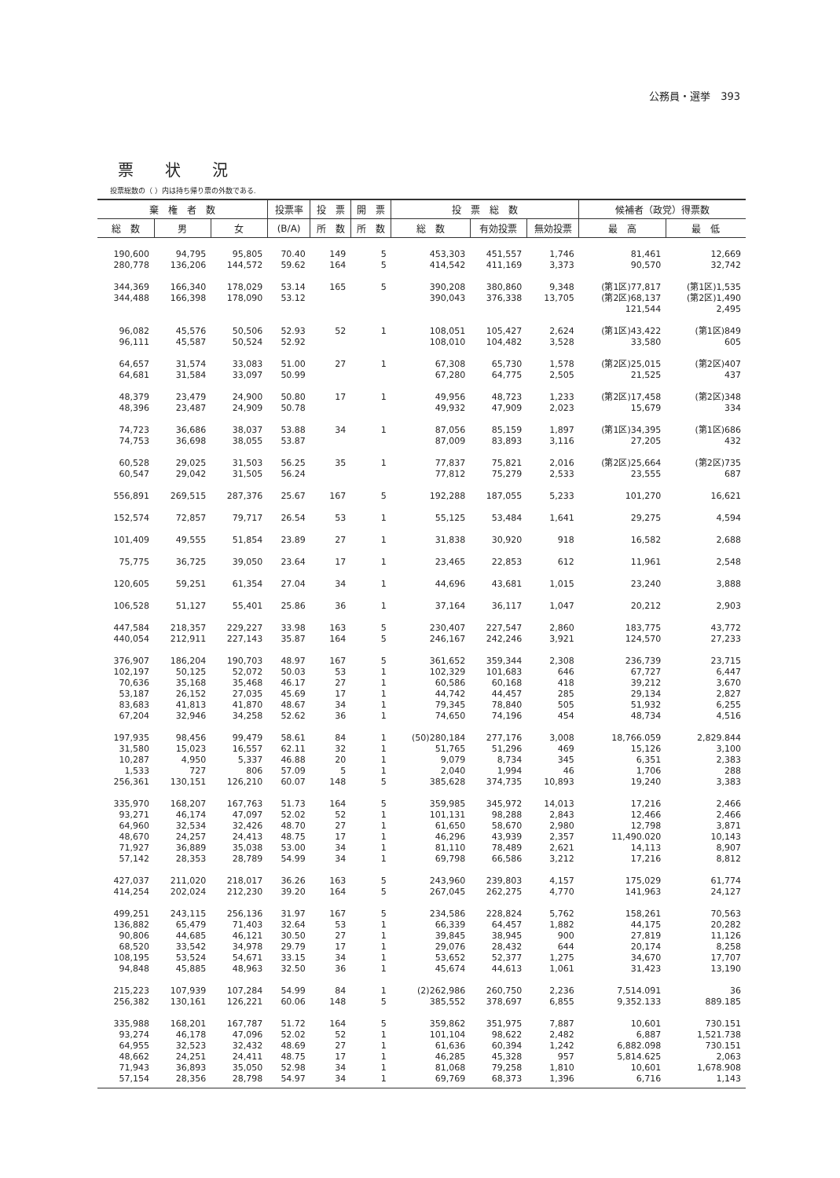公務員・選挙　393
票状況
投票総数の（ ）内は持ち帰り票の外数である.
| 棄 権 者 数 | | | 投票率 | 投 票 | 開 票 | 投 票 総 数 | | | 候補者（政党）得票数 | |
| --- | --- | --- | --- | --- | --- | --- | --- | --- | --- | --- |
| 総 数 | 男 | 女 | (B/A) | 所 数 | 所 数 | 総 数 | 有効投票 | 無効投票 | 最 高 | 最 低 |
| 190,600 | 94,795 | 95,805 | 70.40 | 149 | 5 | 453,303 | 451,557 | 1,746 | 81,461 | 12,669 |
| 280,778 | 136,206 | 144,572 | 59.62 | 164 | 5 | 414,542 | 411,169 | 3,373 | 90,570 | 32,742 |
| 344,369 344,488 | 166,340 166,398 | 178,029 178,090 | 53.14 53.12 | 165 | 5 | 390,208 390,043 | 380,860 376,338 | 9,348 13,705 | (第1区)77,817 (第2区)68,137 121,544 | (第1区)1,535 (第2区)1,490 2,495 |
| 96,082 96,111 | 45,576 45,587 | 50,506 50,524 | 52.93 52.92 | 52 | 1 | 108,051 108,010 | 105,427 104,482 | 2,624 3,528 | (第1区)43,422 33,580 | (第1区)849 605 |
| 64,657 64,681 | 31,574 31,584 | 33,083 33,097 | 51.00 50.99 | 27 | 1 | 67,308 67,280 | 65,730 64,775 | 1,578 2,505 | (第2区)25,015 21,525 | (第2区)407 437 |
| 48,379 48,396 | 23,479 23,487 | 24,900 24,909 | 50.80 50.78 | 17 | 1 | 49,956 49,932 | 48,723 47,909 | 1,233 2,023 | (第2区)17,458 15,679 | (第2区)348 334 |
| 74,723 74,753 | 36,686 36,698 | 38,037 38,055 | 53.88 53.87 | 34 | 1 | 87,056 87,009 | 85,159 83,893 | 1,897 3,116 | (第1区)34,395 27,205 | (第1区)686 432 |
| 60,528 60,547 | 29,025 29,042 | 31,503 31,505 | 56.25 56.24 | 35 | 1 | 77,837 77,812 | 75,821 75,279 | 2,016 2,533 | (第2区)25,664 23,555 | (第2区)735 687 |
| 556,891 | 269,515 | 287,376 | 25.67 | 167 | 5 | 192,288 | 187,055 | 5,233 | 101,270 | 16,621 |
| 152,574 | 72,857 | 79,717 | 26.54 | 53 | 1 | 55,125 | 53,484 | 1,641 | 29,275 | 4,594 |
| 101,409 | 49,555 | 51,854 | 23.89 | 27 | 1 | 31,838 | 30,920 | 918 | 16,582 | 2,688 |
| 75,775 | 36,725 | 39,050 | 23.64 | 17 | 1 | 23,465 | 22,853 | 612 | 11,961 | 2,548 |
| 120,605 | 59,251 | 61,354 | 27.04 | 34 | 1 | 44,696 | 43,681 | 1,015 | 23,240 | 3,888 |
| 106,528 | 51,127 | 55,401 | 25.86 | 36 | 1 | 37,164 | 36,117 | 1,047 | 20,212 | 2,903 |
| 447,584 | 218,357 | 229,227 | 33.98 | 163 | 5 | 230,407 | 227,547 | 2,860 | 183,775 | 43,772 |
| 440,054 | 212,911 | 227,143 | 35.87 | 164 | 5 | 246,167 | 242,246 | 3,921 | 124,570 | 27,233 |
| 376,907 | 186,204 | 190,703 | 48.97 | 167 | 5 | 361,652 | 359,344 | 2,308 | 236,739 | 23,715 |
| 102,197 | 50,125 | 52,072 | 50.03 | 53 | 1 | 102,329 | 101,683 | 646 | 67,727 | 6,447 |
| 70,636 | 35,168 | 35,468 | 46.17 | 27 | 1 | 60,586 | 60,168 | 418 | 39,212 | 3,670 |
| 53,187 | 26,152 | 27,035 | 45.69 | 17 | 1 | 44,742 | 44,457 | 285 | 29,134 | 2,827 |
| 83,683 | 41,813 | 41,870 | 48.67 | 34 | 1 | 79,345 | 78,840 | 505 | 51,932 | 6,255 |
| 67,204 | 32,946 | 34,258 | 52.62 | 36 | 1 | 74,650 | 74,196 | 454 | 48,734 | 4,516 |
| 197,935 | 98,456 | 99,479 | 58.61 | 84 | 1 | (50)280,184 | 277,176 | 3,008 | 18,766.059 | 2,829.844 |
| 31,580 | 15,023 | 16,557 | 62.11 | 32 | 1 | 51,765 | 51,296 | 469 | 15,126 | 3,100 |
| 10,287 | 4,950 | 5,337 | 46.88 | 20 | 1 | 9,079 | 8,734 | 345 | 6,351 | 2,383 |
| 1,533 | 727 | 806 | 57.09 | 5 | 1 | 2,040 | 1,994 | 46 | 1,706 | 288 |
| 256,361 | 130,151 | 126,210 | 60.07 | 148 | 5 | 385,628 | 374,735 | 10,893 | 19,240 | 3,383 |
| 335,970 | 168,207 | 167,763 | 51.73 | 164 | 5 | 359,985 | 345,972 | 14,013 | 17,216 | 2,466 |
| 93,271 | 46,174 | 47,097 | 52.02 | 52 | 1 | 101,131 | 98,288 | 2,843 | 12,466 | 2,466 |
| 64,960 | 32,534 | 32,426 | 48.70 | 27 | 1 | 61,650 | 58,670 | 2,980 | 12,798 | 3,871 |
| 48,670 | 24,257 | 24,413 | 48.75 | 17 | 1 | 46,296 | 43,939 | 2,357 | 11,490.020 | 10,143 |
| 71,927 | 36,889 | 35,038 | 53.00 | 34 | 1 | 81,110 | 78,489 | 2,621 | 14,113 | 8,907 |
| 57,142 | 28,353 | 28,789 | 54.99 | 34 | 1 | 69,798 | 66,586 | 3,212 | 17,216 | 8,812 |
| 427,037 | 211,020 | 218,017 | 36.26 | 163 | 5 | 243,960 | 239,803 | 4,157 | 175,029 | 61,774 |
| 414,254 | 202,024 | 212,230 | 39.20 | 164 | 5 | 267,045 | 262,275 | 4,770 | 141,963 | 24,127 |
| 499,251 | 243,115 | 256,136 | 31.97 | 167 | 5 | 234,586 | 228,824 | 5,762 | 158,261 | 70,563 |
| 136,882 | 65,479 | 71,403 | 32.64 | 53 | 1 | 66,339 | 64,457 | 1,882 | 44,175 | 20,282 |
| 90,806 | 44,685 | 46,121 | 30.50 | 27 | 1 | 39,845 | 38,945 | 900 | 27,819 | 11,126 |
| 68,520 | 33,542 | 34,978 | 29.79 | 17 | 1 | 29,076 | 28,432 | 644 | 20,174 | 8,258 |
| 108,195 | 53,524 | 54,671 | 33.15 | 34 | 1 | 53,652 | 52,377 | 1,275 | 34,670 | 17,707 |
| 94,848 | 45,885 | 48,963 | 32.50 | 36 | 1 | 45,674 | 44,613 | 1,061 | 31,423 | 13,190 |
| 215,223 | 107,939 | 107,284 | 54.99 | 84 | 1 | (2)262,986 | 260,750 | 2,236 | 7,514.091 | 36 |
| 256,382 | 130,161 | 126,221 | 60.06 | 148 | 5 | 385,552 | 378,697 | 6,855 | 9,352.133 | 889.185 |
| 335,988 | 168,201 | 167,787 | 51.72 | 164 | 5 | 359,862 | 351,975 | 7,887 | 10,601 | 730.151 |
| 93,274 | 46,178 | 47,096 | 52.02 | 52 | 1 | 101,104 | 98,622 | 2,482 | 6,887 | 1,521.738 |
| 64,955 | 32,523 | 32,432 | 48.69 | 27 | 1 | 61,636 | 60,394 | 1,242 | 6,882.098 | 730.151 |
| 48,662 | 24,251 | 24,411 | 48.75 | 17 | 1 | 46,285 | 45,328 | 957 | 5,814.625 | 2,063 |
| 71,943 | 36,893 | 35,050 | 52.98 | 34 | 1 | 81,068 | 79,258 | 1,810 | 10,601 | 1,678.908 |
| 57,154 | 28,356 | 28,798 | 54.97 | 34 | 1 | 69,769 | 68,373 | 1,396 | 6,716 | 1,143 |